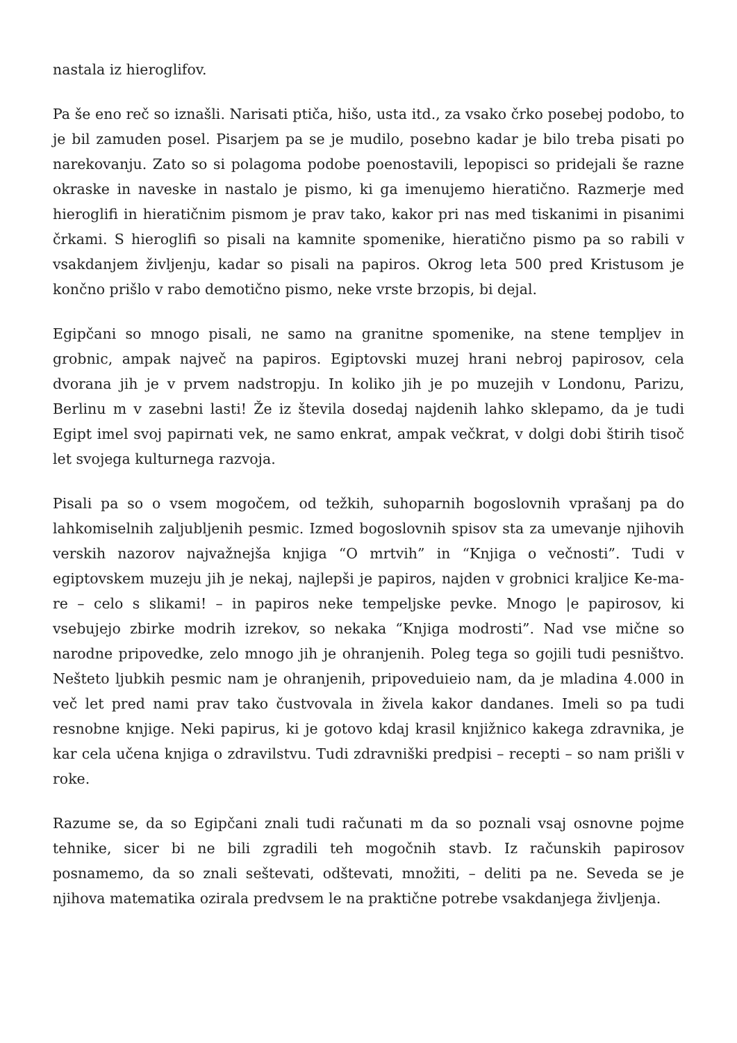nastala iz hieroglifov.
Pa še eno reč so iznašli. Narisati ptiča, hišo, usta itd., za vsako črko posebej podobo, to je bil zamuden posel. Pisarjem pa se je mudilo, posebno kadar je bilo treba pisati po narekovanju. Zato so si polagoma podobe poenostavili, lepopisci so pridejali še razne okraske in naveske in nastalo je pismo, ki ga imenujemo hieratično. Razmerje med hieroglifi in hieratičnim pismom je prav tako, kakor pri nas med tiskanimi in pisanimi črkami. S hieroglifi so pisali na kamnite spomenike, hieratično pismo pa so rabili v vsakdanjem življenju, kadar so pisali na papiros. Okrog leta 500 pred Kristusom je končno prišlo v rabo demotično pismo, neke vrste brzopis, bi dejal.
Egipčani so mnogo pisali, ne samo na granitne spomenike, na stene templjev in grobnic, ampak največ na papiros. Egiptovski muzej hrani nebroj papirosov, cela dvorana jih je v prvem nadstropju. In koliko jih je po muzejih v Londonu, Parizu, Berlinu m v zasebni lasti! Že iz števila dosedaj najdenih lahko sklepamo, da je tudi Egipt imel svoj papirnati vek, ne samo enkrat, ampak večkrat, v dolgi dobi štirih tisoč let svojega kulturnega razvoja.
Pisali pa so o vsem mogočem, od težkih, suhoparnih bogoslovnih vprašanj pa do lahkomiselnih zaljubljenih pesmic. Izmed bogoslovnih spisov sta za umevanje njihovih verskih nazorov najvažnejša knjiga “O mrtvih” in “Knjiga o večnosti”. Tudi v egiptovskem muzeju jih je nekaj, najlepši je papiros, najden v grobnici kraljice Ke-ma-re – celo s slikami! – in papiros neke tempeljske pevke. Mnogo |e papirosov, ki vsebujejo zbirke modrih izrekov, so nekaka “Knjiga modrosti”. Nad vse mične so narodne pripovedke, zelo mnogo jih je ohranjenih. Poleg tega so gojili tudi pesništvo. Nešteto ljubkih pesmic nam je ohranjenih, pripoveduieio nam, da je mladina 4.000 in več let pred nami prav tako čustvovala in živela kakor dandanes. Imeli so pa tudi resnobne knjige. Neki papirus, ki je gotovo kdaj krasil knjižnico kakega zdravnika, je kar cela učena knjiga o zdravilstvu. Tudi zdravniški predpisi – recepti – so nam prišli v roke.
Razume se, da so Egipčani znali tudi računati m da so poznali vsaj osnovne pojme tehnike, sicer bi ne bili zgradili teh mogočnih stavb. Iz računskih papirosov posnamemo, da so znali seštevati, odštevati, množiti, – deliti pa ne. Seveda se je njihova matematika ozirala predvsem le na praktične potrebe vsakdanjega življenja.